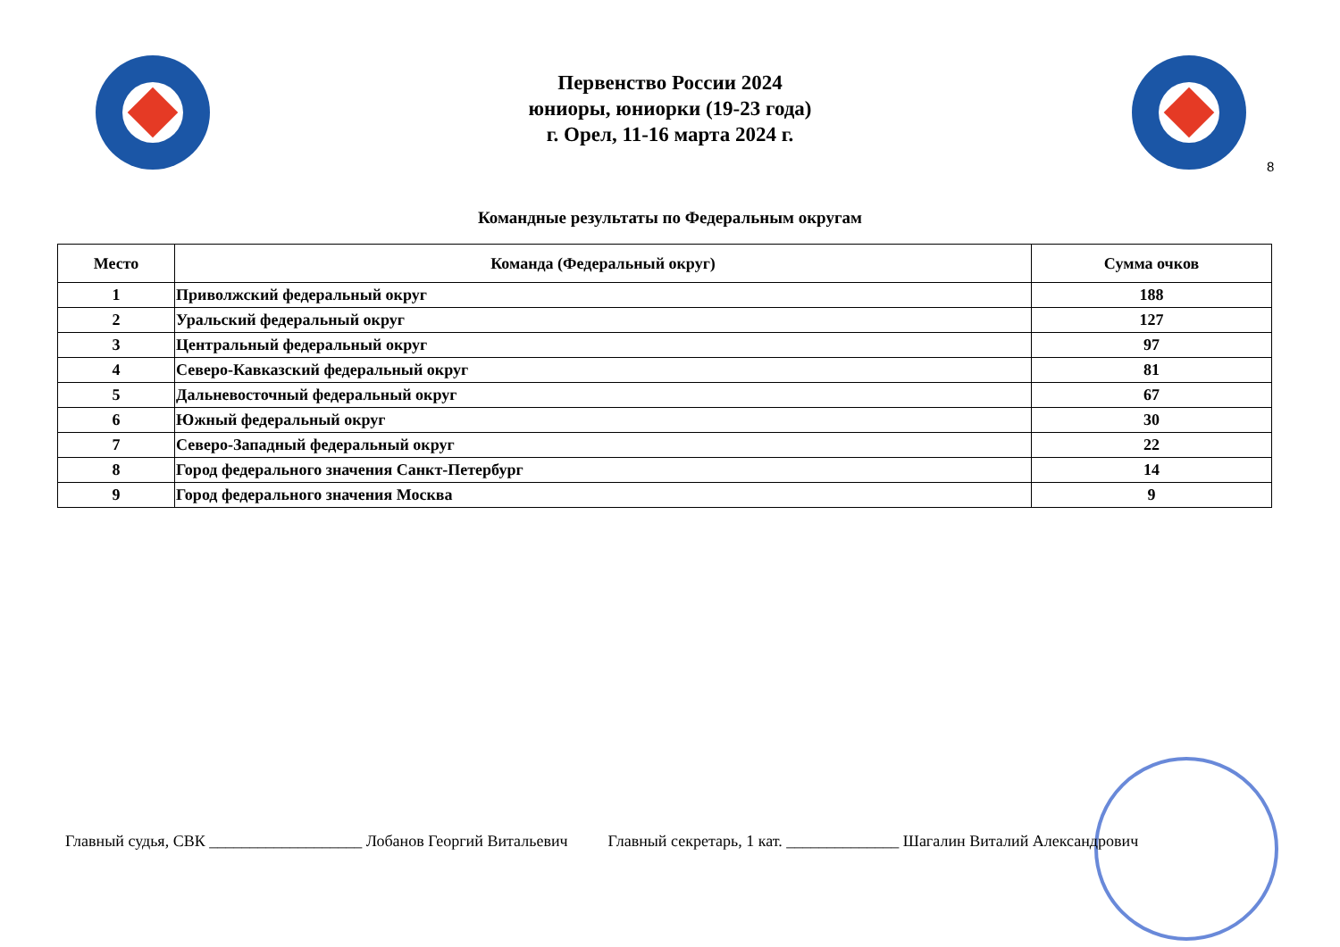Первенство России 2024
юниоры, юниорки (19-23 года)
г. Орел, 11-16 марта 2024 г.
8
Командные результаты по Федеральным округам
| Место | Команда (Федеральный округ) | Сумма очков |
| --- | --- | --- |
| 1 | Приволжский федеральный округ | 188 |
| 2 | Уральский федеральный округ | 127 |
| 3 | Центральный федеральный округ | 97 |
| 4 | Северо-Кавказский федеральный округ | 81 |
| 5 | Дальневосточный федеральный округ | 67 |
| 6 | Южный федеральный округ | 30 |
| 7 | Северо-Западный федеральный округ | 22 |
| 8 | Город федерального значения Санкт-Петербург | 14 |
| 9 | Город федерального значения Москва | 9 |
Главный судья, СВК ___________________ Лобанов Георгий Витальевич Главный секретарь, 1 кат. ______________ Шагалин Виталий Александрович